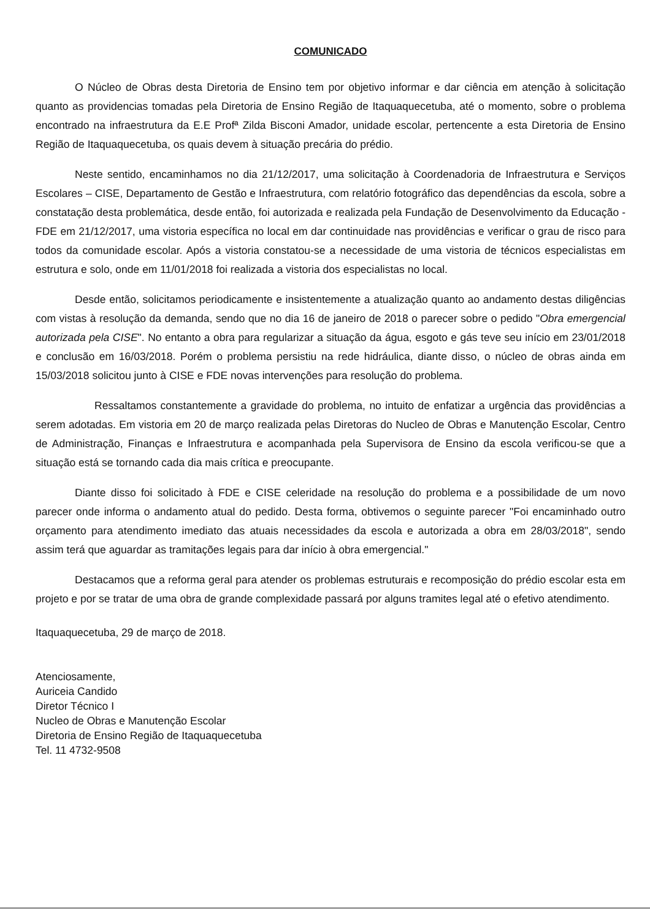COMUNICADO
O Núcleo de Obras desta Diretoria de Ensino tem por objetivo informar e dar ciência em atenção à solicitação quanto as providencias tomadas pela Diretoria de Ensino Região de Itaquaquecetuba, até o momento, sobre o problema encontrado na infraestrutura da E.E Profª Zilda Bisconi Amador, unidade escolar, pertencente a esta Diretoria de Ensino Região de Itaquaquecetuba, os quais devem à situação precária do prédio.
Neste sentido, encaminhamos no dia 21/12/2017, uma solicitação à Coordenadoria de Infraestrutura e Serviços Escolares – CISE, Departamento de Gestão e Infraestrutura, com relatório fotográfico das dependências da escola, sobre a constatação desta problemática, desde então, foi autorizada e realizada pela Fundação de Desenvolvimento da Educação - FDE em 21/12/2017, uma vistoria específica no local em dar continuidade nas providências e verificar o grau de risco para todos da comunidade escolar. Após a vistoria constatou-se a necessidade de uma vistoria de técnicos especialistas em estrutura e solo, onde em 11/01/2018 foi realizada a vistoria dos especialistas no local.
Desde então, solicitamos periodicamente e insistentemente a atualização quanto ao andamento destas diligências com vistas à resolução da demanda, sendo que no dia 16 de janeiro de 2018 o parecer sobre o pedido "Obra emergencial autorizada pela CISE". No entanto a obra para regularizar a situação da água, esgoto e gás teve seu início em 23/01/2018 e conclusão em 16/03/2018. Porém o problema persistiu na rede hidráulica, diante disso, o núcleo de obras ainda em 15/03/2018 solicitou junto à CISE e FDE novas intervenções para resolução do problema.
Ressaltamos constantemente a gravidade do problema, no intuito de enfatizar a urgência das providências a serem adotadas. Em vistoria em 20 de março realizada pelas Diretoras do Nucleo de Obras e Manutenção Escolar, Centro de Administração, Finanças e Infraestrutura e acompanhada pela Supervisora de Ensino da escola verificou-se que a situação está se tornando cada dia mais crítica e preocupante.
Diante disso foi solicitado à FDE e CISE celeridade na resolução do problema e a possibilidade de um novo parecer onde informa o andamento atual do pedido. Desta forma, obtivemos o seguinte parecer "Foi encaminhado outro orçamento para atendimento imediato das atuais necessidades da escola e autorizada a obra em 28/03/2018", sendo assim terá que aguardar as tramitações legais para dar início à obra emergencial."
Destacamos que a reforma geral para atender os problemas estruturais e recomposição do prédio escolar esta em projeto e por se tratar de uma obra de grande complexidade passará por alguns tramites legal até o efetivo atendimento.
Itaquaquecetuba, 29 de março de 2018.
Atenciosamente,
Auriceia Candido
Diretor Técnico I
Nucleo de Obras e Manutenção Escolar
Diretoria de Ensino Região de Itaquaquecetuba
Tel. 11 4732-9508